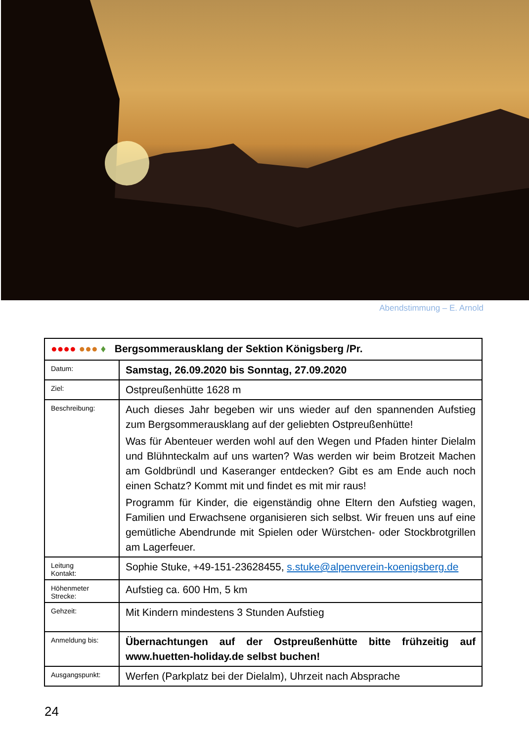Abendstimmung – E. Arnold
| ●●●● ●●● ♦ Bergsommerausklang der Sektion Königsberg /Pr. | |
| Datum: | Samstag, 26.09.2020 bis Sonntag, 27.09.2020 |
| Ziel: | Ostpreußenhütte 1628 m |
| Beschreibung: | Auch dieses Jahr begeben wir uns wieder auf den spannenden Aufstieg zum Bergsommerausklang auf der geliebten Ostpreußenhütte! Was für Abenteuer werden wohl auf den Wegen und Pfaden hinter Dielalm und Blühnteckalm auf uns warten? Was werden wir beim Brotzeit Machen am Goldbründl und Kaseranger entdecken? Gibt es am Ende auch noch einen Schatz? Kommt mit und findet es mit mir raus! Programm für Kinder, die eigenständig ohne Eltern den Aufstieg wagen, Familien und Erwachsene organisieren sich selbst. Wir freuen uns auf eine gemütliche Abendrunde mit Spielen oder Würstchen- oder Stockbrotgrillen am Lagerfeuer. |
| Leitung Kontakt: | Sophie Stuke, +49-151-23628455, s.stuke@alpenverein-koenigsberg.de |
| Höhenmeter Strecke: | Aufstieg ca. 600 Hm, 5 km |
| Gehzeit: | Mit Kindern mindestens 3 Stunden Aufstieg |
| Anmeldung bis: | Übernachtungen auf der Ostpreußenhütte bitte frühzeitig auf www.huetten-holiday.de selbst buchen! |
| Ausgangspunkt: | Werfen (Parkplatz bei der Dielalm), Uhrzeit nach Absprache |
24